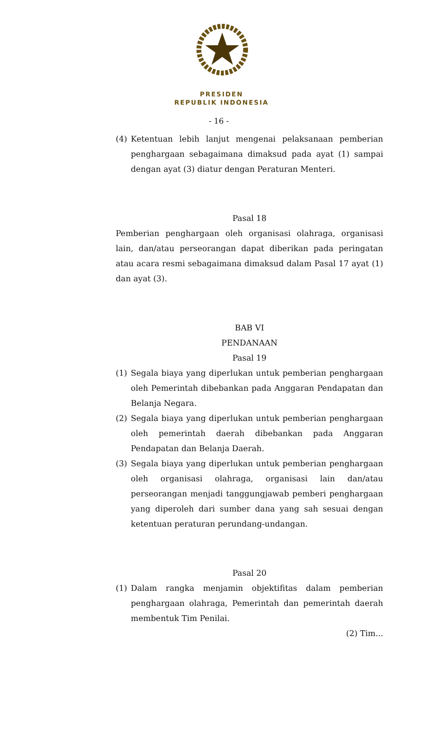PRESIDEN
REPUBLIK INDONESIA
- 16 -
(4) Ketentuan lebih lanjut mengenai pelaksanaan pemberian penghargaan sebagaimana dimaksud pada ayat (1) sampai dengan ayat (3) diatur dengan Peraturan Menteri.
Pasal 18
Pemberian penghargaan oleh organisasi olahraga, organisasi lain, dan/atau perseorangan dapat diberikan pada peringatan atau acara resmi sebagaimana dimaksud dalam Pasal 17 ayat (1) dan ayat (3).
BAB VI
PENDANAAN
Pasal 19
(1) Segala biaya yang diperlukan untuk pemberian penghargaan oleh Pemerintah dibebankan pada Anggaran Pendapatan dan Belanja Negara.
(2) Segala biaya yang diperlukan untuk pemberian penghargaan oleh pemerintah daerah dibebankan pada Anggaran Pendapatan dan Belanja Daerah.
(3) Segala biaya yang diperlukan untuk pemberian penghargaan oleh organisasi olahraga, organisasi lain dan/atau perseorangan menjadi tanggungjawab pemberi penghargaan yang diperoleh dari sumber dana yang sah sesuai dengan ketentuan peraturan perundang-undangan.
Pasal 20
(1) Dalam rangka menjamin objektifitas dalam pemberian penghargaan olahraga, Pemerintah dan pemerintah daerah membentuk Tim Penilai.
(2) Tim...